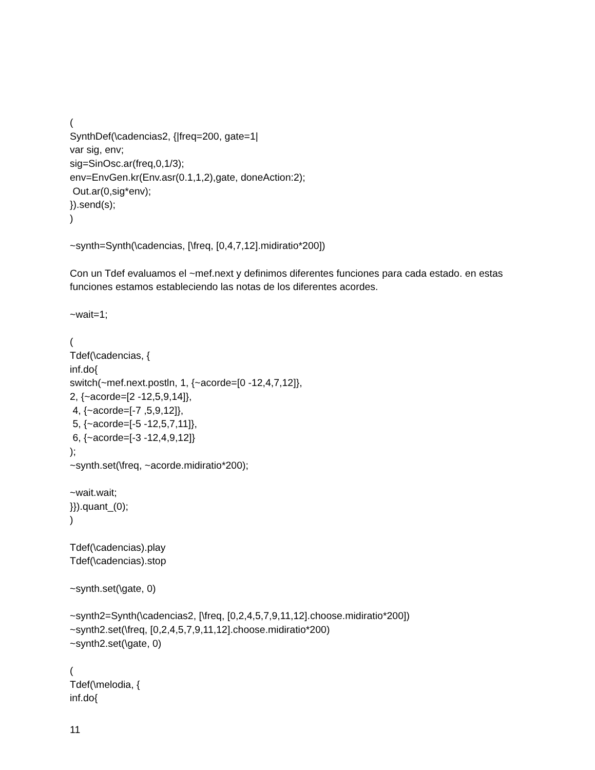(
SynthDef(\cadencias2, {|freq=200, gate=1|
var sig, env;
sig=SinOsc.ar(freq,0,1/3);
env=EnvGen.kr(Env.asr(0.1,1,2),gate, doneAction:2);
Out.ar(0,sig*env);
}).send(s);
)
~synth=Synth(\cadencias, [\freq, [0,4,7,12].midiratio*200])
Con un Tdef evaluamos el ~mef.next y definimos diferentes funciones para cada estado. en estas funciones estamos estableciendo las notas de los diferentes acordes.
~wait=1;
(
Tdef(\cadencias, {
inf.do{
switch(~mef.next.postln, 1, {~acorde=[0 -12,4,7,12]},
2, {~acorde=[2 -12,5,9,14]},
4, {~acorde=[-7 ,5,9,12]},
5, {~acorde=[-5 -12,5,7,11]},
6, {~acorde=[-3 -12,4,9,12]}
);
~synth.set(\freq, ~acorde.midiratio*200);
~wait.wait;
}}).quant_(0);
)
Tdef(\cadencias).play
Tdef(\cadencias).stop
~synth.set(\gate, 0)
~synth2=Synth(\cadencias2, [\freq, [0,2,4,5,7,9,11,12].choose.midiratio*200])
~synth2.set(\freq, [0,2,4,5,7,9,11,12].choose.midiratio*200)
~synth2.set(\gate, 0)
(
Tdef(\melodia, {
inf.do{
11